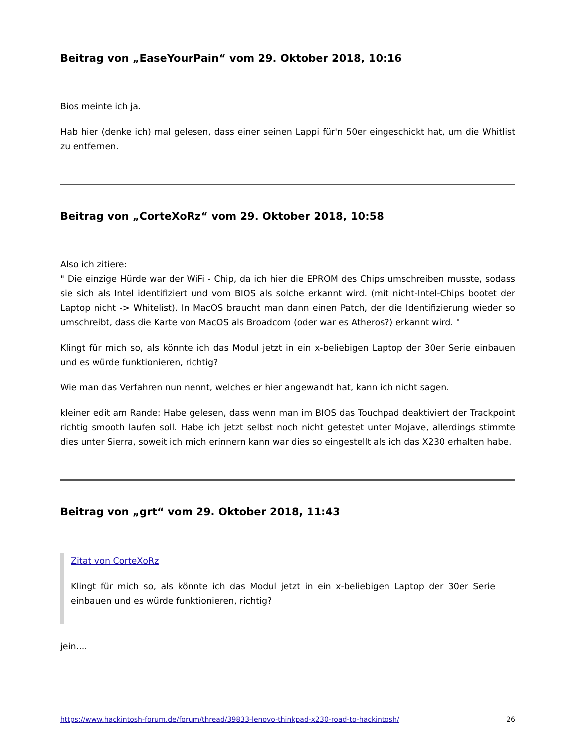Beitrag von „EaseYourPain“ vom 29. Oktober 2018, 10:16
Bios meinte ich ja.
Hab hier (denke ich) mal gelesen, dass einer seinen Lappi für'n 50er eingeschickt hat, um die Whitlist zu entfernen.
Beitrag von „CorteXoRz“ vom 29. Oktober 2018, 10:58
Also ich zitiere:
" Die einzige Hürde war der WiFi - Chip, da ich hier die EPROM des Chips umschreiben musste, sodass sie sich als Intel identifiziert und vom BIOS als solche erkannt wird. (mit nicht-Intel-Chips bootet der Laptop nicht -> Whitelist). In MacOS braucht man dann einen Patch, der die Identifizierung wieder so umschreibt, dass die Karte von MacOS als Broadcom (oder war es Atheros?) erkannt wird. "
Klingt für mich so, als könnte ich das Modul jetzt in ein x-beliebigen Laptop der 30er Serie einbauen und es würde funktionieren, richtig?
Wie man das Verfahren nun nennt, welches er hier angewandt hat, kann ich nicht sagen.
kleiner edit am Rande: Habe gelesen, dass wenn man im BIOS das Touchpad deaktiviert der Trackpoint richtig smooth laufen soll. Habe ich jetzt selbst noch nicht getestet unter Mojave, allerdings stimmte dies unter Sierra, soweit ich mich erinnern kann war dies so eingestellt als ich das X230 erhalten habe.
Beitrag von „grt“ vom 29. Oktober 2018, 11:43
Zitat von CorteXoRz
Klingt für mich so, als könnte ich das Modul jetzt in ein x-beliebigen Laptop der 30er Serie einbauen und es würde funktionieren, richtig?
jein....
https://www.hackintosh-forum.de/forum/thread/39833-lenovo-thinkpad-x230-road-to-hackintosh/ 26